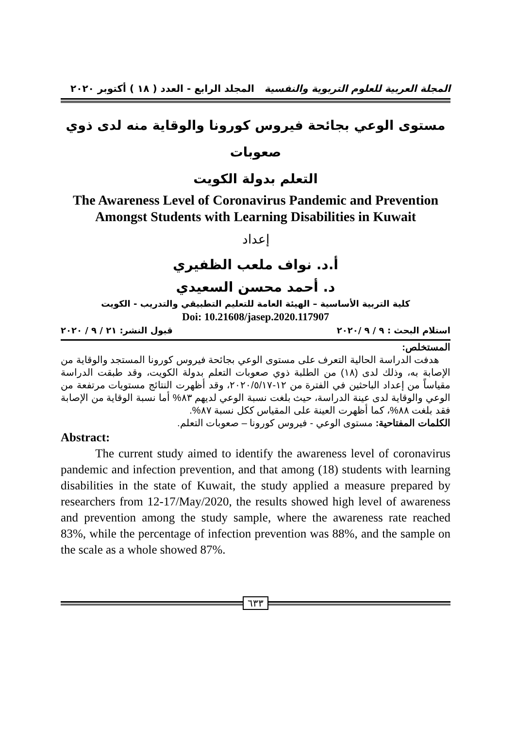المجلة العربية للعلوم التربوية والنفسية المجلد الرابع - العدد ( ١٨ ) أكتوبر ٢٠٢٠
مستوى الوعي بجائحة فيروس كورونا والوقاية منه لدى ذوي صعوبات
التعلم بدولة الكويت
The Awareness Level of Coronavirus Pandemic and Prevention
Amongst Students with Learning Disabilities in Kuwait
إعداد
أ.د. نواف ملعب الظفيري
د. أحمد محسن السعيدي
كلية التربية الأساسية – الهيئة العامة للتعليم التطبيقي والتدريب - الكويت
Doi: 10.21608/jasep.2020.117907
استلام البحث : ٩ / ٩ /٢٠٢٠ قبول النشر: ٢١ / ٩ / ٢٠٢٠
المستخلص:
هدفت الدراسة الحالية التعرف على مستوى الوعي بجائحة فيروس كورونا المستجد والوقاية من الإصابة به، وذلك لدى (١٨) من الطلبة ذوي صعوبات التعلم بدولة الكويت، وقد طبقت الدراسة مقياساً من إعداد الباحثين في الفترة من ١٢-٢٠٢٠/٥/١٧، وقد أظهرت النتائج مستويات مرتفعة من الوعي والوقاية لدى عينة الدراسة، حيث بلغت نسبة الوعي لديهم ٨٣% أما نسبة الوقاية من الإصابة فقد بلغت ٨٨%، كما أظهرت العينة على المقياس ككل نسبة ٨٧%.
الكلمات المفتاحية: مستوى الوعي - فيروس كورونا – صعوبات التعلم.
Abstract:
The current study aimed to identify the awareness level of coronavirus pandemic and infection prevention, and that among (18) students with learning disabilities in the state of Kuwait, the study applied a measure prepared by researchers from 12-17/May/2020, the results showed high level of awareness and prevention among the study sample, where the awareness rate reached 83%, while the percentage of infection prevention was 88%, and the sample on the scale as a whole showed 87%.
٦٣٣